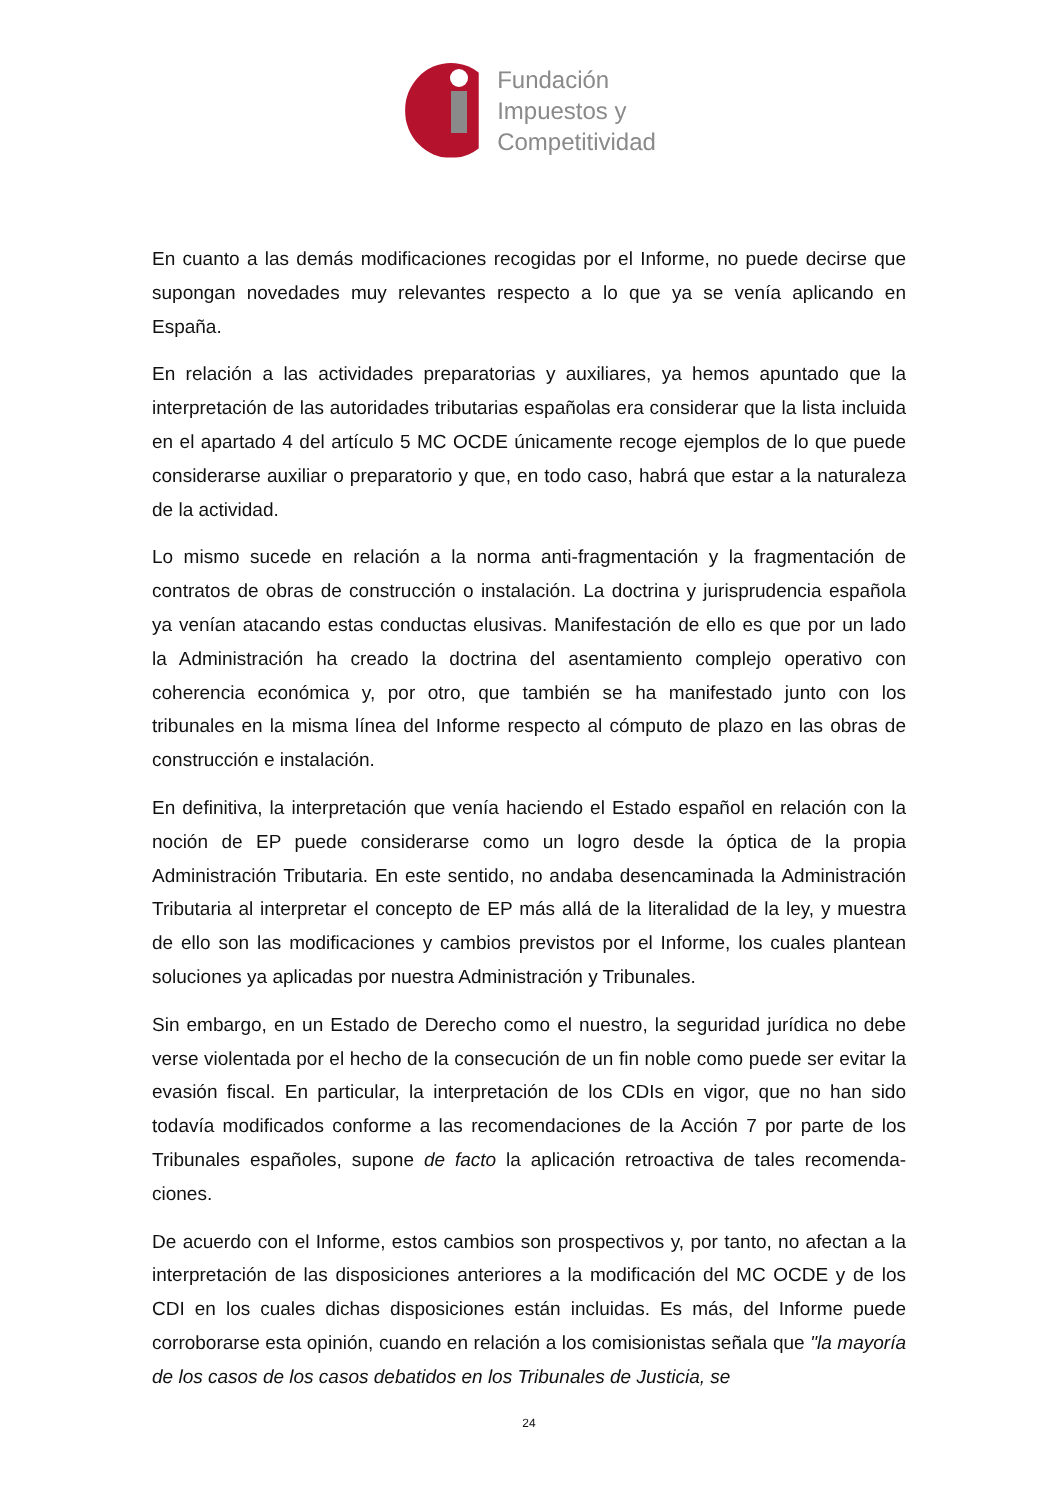Fundación
Impuestos y
Competitividad
En cuanto a las demás modificaciones recogidas por el Informe, no puede decirse que supongan novedades muy relevantes respecto a lo que ya se venía aplicando en España.
En relación a las actividades preparatorias y auxiliares, ya hemos apuntado que la interpretación de las autoridades tributarias españolas era considerar que la lista incluida en el apartado 4 del artículo 5 MC OCDE únicamente recoge ejemplos de lo que puede considerarse auxiliar o preparatorio y que, en todo caso, habrá que estar a la naturaleza de la actividad.
Lo mismo sucede en relación a la norma anti-fragmentación y la fragmentación de contratos de obras de construcción o instalación. La doctrina y jurisprudencia española ya venían atacando estas conductas elusivas. Manifestación de ello es que por un lado la Administración ha creado la doctrina del asentamiento complejo operativo con coherencia económica y, por otro, que también se ha manifestado junto con los tribunales en la misma línea del Informe respecto al cómputo de plazo en las obras de construcción e instalación.
En definitiva, la interpretación que venía haciendo el Estado español en relación con la noción de EP puede considerarse como un logro desde la óptica de la propia Administración Tributaria. En este sentido, no andaba desencaminada la Administración Tributaria al interpretar el concepto de EP más allá de la literalidad de la ley, y muestra de ello son las modificaciones y cambios previstos por el Informe, los cuales plantean soluciones ya aplicadas por nuestra Administración y Tribunales.
Sin embargo, en un Estado de Derecho como el nuestro, la seguridad jurídica no debe verse violentada por el hecho de la consecución de un fin noble como puede ser evitar la evasión fiscal. En particular, la interpretación de los CDIs en vigor, que no han sido todavía modificados conforme a las recomendaciones de la Acción 7 por parte de los Tribunales españoles, supone de facto la aplicación retroactiva de tales recomenda-ciones.
De acuerdo con el Informe, estos cambios son prospectivos y, por tanto, no afectan a la interpretación de las disposiciones anteriores a la modificación del MC OCDE y de los CDI en los cuales dichas disposiciones están incluidas. Es más, del Informe puede corroborarse esta opinión, cuando en relación a los comisionistas señala que "la mayoría de los casos de los casos debatidos en los Tribunales de Justicia, se
24